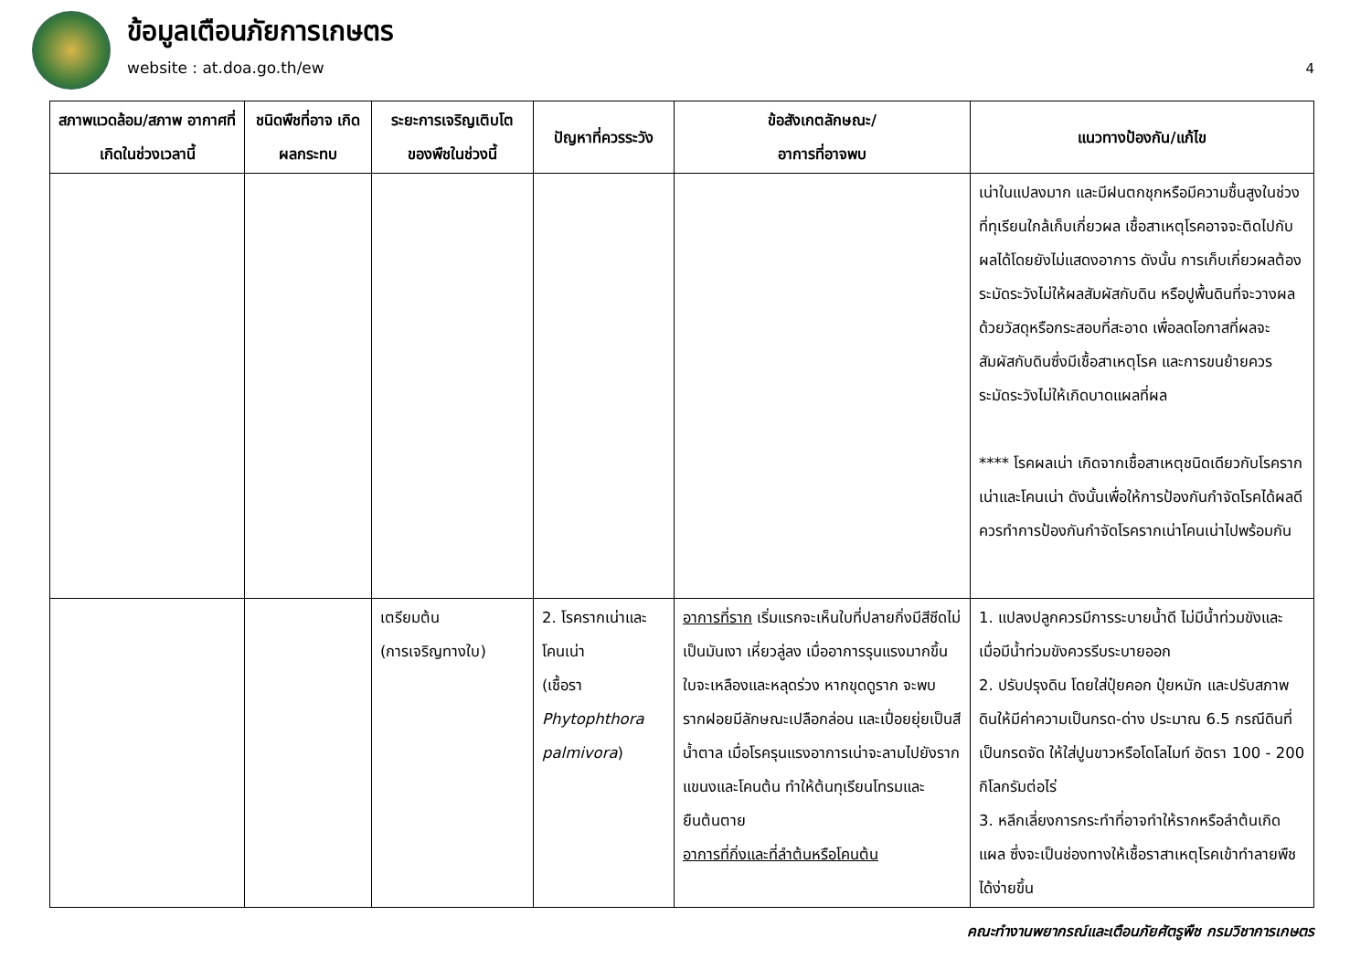ข้อมูลเตือนภัยการเกษตร
website : at.doa.go.th/ew
4
| สภาพแวดล้อม/สภาพ อากาศที่เกิดในช่วงเวลานี้ | ชนิดพืชที่อาจ เกิดผลกระทบ | ระยะการเจริญเติบโต ของพืชในช่วงนี้ | ปัญหาที่ควรระวัง | ข้อสังเกตลักษณะ/ อาการที่อาจพบ | แนวทางป้องกัน/แก้ไข |
| --- | --- | --- | --- | --- | --- |
| | | | | | เน่าในแปลงมาก และมีฝนตกชุกหรือมีความชื้นสูงในช่วงที่ทุเรียนใกล้เก็บเกี่ยวผล เชื้อสาเหตุโรคอาจจะติดไปกับผลได้โดยยังไม่แสดงอาการ ดังนั้น การเก็บเกี่ยวผลต้องระมัดระวังไม่ให้ผลสัมผัสกับดิน หรือปูพื้นดินที่จะวางผลด้วยวัสดุหรือกระสอบที่สะอาด เพื่อลดโอกาสที่ผลจะสัมผัสกับดินซึ่งมีเชื้อสาเหตุโรค และการขนย้ายควรระมัดระวังไม่ให้เกิดบาดแผลที่ผล **** โรคผลเน่า เกิดจากเชื้อสาเหตุชนิดเดียวกับโรครากเน่าและโคนเน่า ดังนั้นเพื่อให้การป้องกันกำจัดโรคได้ผลดี ควรทำการป้องกันกำจัดโรครากเน่าโคนเน่าไปพร้อมกัน |
| | | เตรียมต้น (การเจริญทางใบ) | 2. โรครากเน่าและโคนเน่า (เชื้อรา Phytophthora palmivora ) | อาการที่ราก เริ่มแรกจะเห็นใบที่ปลายกิ่งมีสีซีดไม่เป็นมันเงา เหี่ยวลู่ลง เมื่ออาการรุนแรงมากขึ้นใบจะเหลืองและหลุดร่วง หากขุดดูราก จะพบรากฝอยมีลักษณะเปลือกล่อน และเปื่อยยุ่ยเป็นสีน้ำตาล เมื่อโรครุนแรงอาการเน่าจะลามไปยังรากแขนงและโคนต้น ทำให้ต้นทุเรียนโทรมและยืนต้นตาย อาการที่กิ่งและที่ลำต้นหรือโคนต้น | 1. แปลงปลูกควรมีการระบายน้ำดี ไม่มีน้ำท่วมขังและเมื่อมีน้ำท่วมขังควรรีบระบายออก 2. ปรับปรุงดิน โดยใส่ปุ๋ยคอก ปุ๋ยหมัก และปรับสภาพดินให้มีค่าความเป็นกรด-ด่าง ประมาณ 6.5 กรณีดินที่เป็นกรดจัด ให้ใส่ปูนขาวหรือโดโลไมท์ อัตรา 100 - 200 กิโลกรัมต่อไร่ 3. หลีกเลี่ยงการกระทำที่อาจทำให้รากหรือลำต้นเกิดแผล ซึ่งจะเป็นช่องทางให้เชื้อราสาเหตุโรคเข้าทำลายพืชได้ง่ายขึ้น |
คณะทำงานพยากรณ์และเตือนภัยศัตรูพืช กรมวิชาการเกษตร